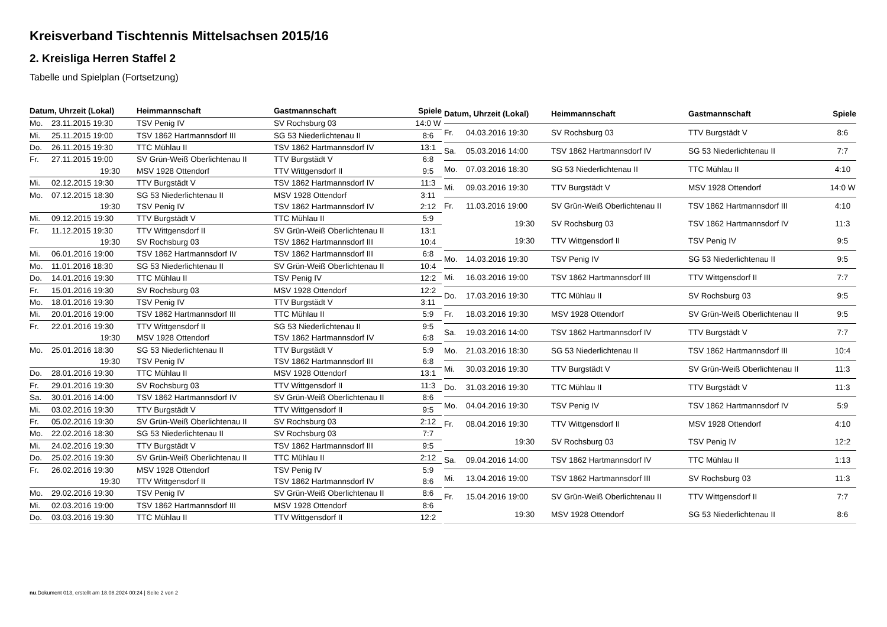Kreisverband Tischtennis Mittelsachsen 2015/16
2. Kreisliga Herren Staffel 2
Tabelle und Spielplan (Fortsetzung)
| Datum, Uhrzeit (Lokal) | | Heimmannschaft | Gastmannschaft | Spiele |
| --- | --- | --- | --- | --- |
| Mo. | 23.11.2015 19:30 | TSV Penig IV | SV Rochsburg 03 | 14:0 W |
| Mi. | 25.11.2015 19:00 | TSV 1862 Hartmannsdorf III | SG 53 Niederlichtenau II | 8:6 |
| Do. | 26.11.2015 19:30 | TTC Mühlau II | TSV 1862 Hartmannsdorf IV | 13:1 |
| Fr. | 27.11.2015 19:00 | SV Grün-Weiß Oberlichtenau II | TTV Burgstädt V | 6:8 |
| | 19:30 | MSV 1928 Ottendorf | TTV Wittgensdorf II | 9:5 |
| Mi. | 02.12.2015 19:30 | TTV Burgstädt V | TSV 1862 Hartmannsdorf IV | 11:3 |
| Mo. | 07.12.2015 18:30 | SG 53 Niederlichtenau II | MSV 1928 Ottendorf | 3:11 |
| | 19:30 | TSV Penig IV | TSV 1862 Hartmannsdorf IV | 2:12 |
| Mi. | 09.12.2015 19:30 | TTV Burgstädt V | TTC Mühlau II | 5:9 |
| Fr. | 11.12.2015 19:30 | TTV Wittgensdorf II | SV Grün-Weiß Oberlichtenau II | 13:1 |
| | 19:30 | SV Rochsburg 03 | TSV 1862 Hartmannsdorf III | 10:4 |
| Mi. | 06.01.2016 19:00 | TSV 1862 Hartmannsdorf IV | TSV 1862 Hartmannsdorf III | 6:8 |
| Mo. | 11.01.2016 18:30 | SG 53 Niederlichtenau II | SV Grün-Weiß Oberlichtenau II | 10:4 |
| Do. | 14.01.2016 19:30 | TTC Mühlau II | TSV Penig IV | 12:2 |
| Fr. | 15.01.2016 19:30 | SV Rochsburg 03 | MSV 1928 Ottendorf | 12:2 |
| Mo. | 18.01.2016 19:30 | TSV Penig IV | TTV Burgstädt V | 3:11 |
| Mi. | 20.01.2016 19:00 | TSV 1862 Hartmannsdorf III | TTC Mühlau II | 5:9 |
| Fr. | 22.01.2016 19:30 | TTV Wittgensdorf II | SG 53 Niederlichtenau II | 9:5 |
| | 19:30 | MSV 1928 Ottendorf | TSV 1862 Hartmannsdorf IV | 6:8 |
| Mo. | 25.01.2016 18:30 | SG 53 Niederlichtenau II | TTV Burgstädt V | 5:9 |
| | 19:30 | TSV Penig IV | TSV 1862 Hartmannsdorf III | 6:8 |
| Do. | 28.01.2016 19:30 | TTC Mühlau II | MSV 1928 Ottendorf | 13:1 |
| Fr. | 29.01.2016 19:30 | SV Rochsburg 03 | TTV Wittgensdorf II | 11:3 |
| Sa. | 30.01.2016 14:00 | TSV 1862 Hartmannsdorf IV | SV Grün-Weiß Oberlichtenau II | 8:6 |
| Mi. | 03.02.2016 19:30 | TTV Burgstädt V | TTV Wittgensdorf II | 9:5 |
| Fr. | 05.02.2016 19:30 | SV Grün-Weiß Oberlichtenau II | SV Rochsburg 03 | 2:12 |
| Mo. | 22.02.2016 18:30 | SG 53 Niederlichtenau II | SV Rochsburg 03 | 7:7 |
| Mi. | 24.02.2016 19:30 | TTV Burgstädt V | TSV 1862 Hartmannsdorf III | 9:5 |
| Do. | 25.02.2016 19:30 | SV Grün-Weiß Oberlichtenau II | TTC Mühlau II | 2:12 |
| Fr. | 26.02.2016 19:30 | MSV 1928 Ottendorf | TSV Penig IV | 5:9 |
| | 19:30 | TTV Wittgensdorf II | TSV 1862 Hartmannsdorf IV | 8:6 |
| Mo. | 29.02.2016 19:30 | TSV Penig IV | SV Grün-Weiß Oberlichtenau II | 8:6 |
| Mi. | 02.03.2016 19:00 | TSV 1862 Hartmannsdorf III | MSV 1928 Ottendorf | 8:6 |
| Do. | 03.03.2016 19:30 | TTC Mühlau II | TTV Wittgensdorf II | 12:2 |
| Datum, Uhrzeit (Lokal) | | Heimmannschaft | Gastmannschaft | Spiele |
| --- | --- | --- | --- | --- |
| Fr. | 04.03.2016 19:30 | SV Rochsburg 03 | TTV Burgstädt V | 8:6 |
| Sa. | 05.03.2016 14:00 | TSV 1862 Hartmannsdorf IV | SG 53 Niederlichtenau II | 7:7 |
| Mo. | 07.03.2016 18:30 | SG 53 Niederlichtenau II | TTC Mühlau II | 4:10 |
| Mi. | 09.03.2016 19:30 | TTV Burgstädt V | MSV 1928 Ottendorf | 14:0 W |
| Fr. | 11.03.2016 19:00 | SV Grün-Weiß Oberlichtenau II | TSV 1862 Hartmannsdorf III | 4:10 |
| | 19:30 | SV Rochsburg 03 | TSV 1862 Hartmannsdorf IV | 11:3 |
| | 19:30 | TTV Wittgensdorf II | TSV Penig IV | 9:5 |
| Mo. | 14.03.2016 19:30 | TSV Penig IV | SG 53 Niederlichtenau II | 9:5 |
| Mi. | 16.03.2016 19:00 | TSV 1862 Hartmannsdorf III | TTV Wittgensdorf II | 7:7 |
| Do. | 17.03.2016 19:30 | TTC Mühlau II | SV Rochsburg 03 | 9:5 |
| Fr. | 18.03.2016 19:30 | MSV 1928 Ottendorf | SV Grün-Weiß Oberlichtenau II | 9:5 |
| Sa. | 19.03.2016 14:00 | TSV 1862 Hartmannsdorf IV | TTV Burgstädt V | 7:7 |
| Mo. | 21.03.2016 18:30 | SG 53 Niederlichtenau II | TSV 1862 Hartmannsdorf III | 10:4 |
| Mi. | 30.03.2016 19:30 | TTV Burgstädt V | SV Grün-Weiß Oberlichtenau II | 11:3 |
| Do. | 31.03.2016 19:30 | TTC Mühlau II | TTV Burgstädt V | 11:3 |
| Mo. | 04.04.2016 19:30 | TSV Penig IV | TSV 1862 Hartmannsdorf IV | 5:9 |
| Fr. | 08.04.2016 19:30 | TTV Wittgensdorf II | MSV 1928 Ottendorf | 4:10 |
| | 19:30 | SV Rochsburg 03 | TSV Penig IV | 12:2 |
| Sa. | 09.04.2016 14:00 | TSV 1862 Hartmannsdorf IV | TTC Mühlau II | 1:13 |
| Mi. | 13.04.2016 19:00 | TSV 1862 Hartmannsdorf III | SV Rochsburg 03 | 11:3 |
| Fr. | 15.04.2016 19:00 | SV Grün-Weiß Oberlichtenau II | TTV Wittgensdorf II | 7:7 |
| | 19:30 | MSV 1928 Ottendorf | SG 53 Niederlichtenau II | 8:6 |
nu.Dokument 013, erstellt am 18.08.2024 00:24 | Seite 2 von 2